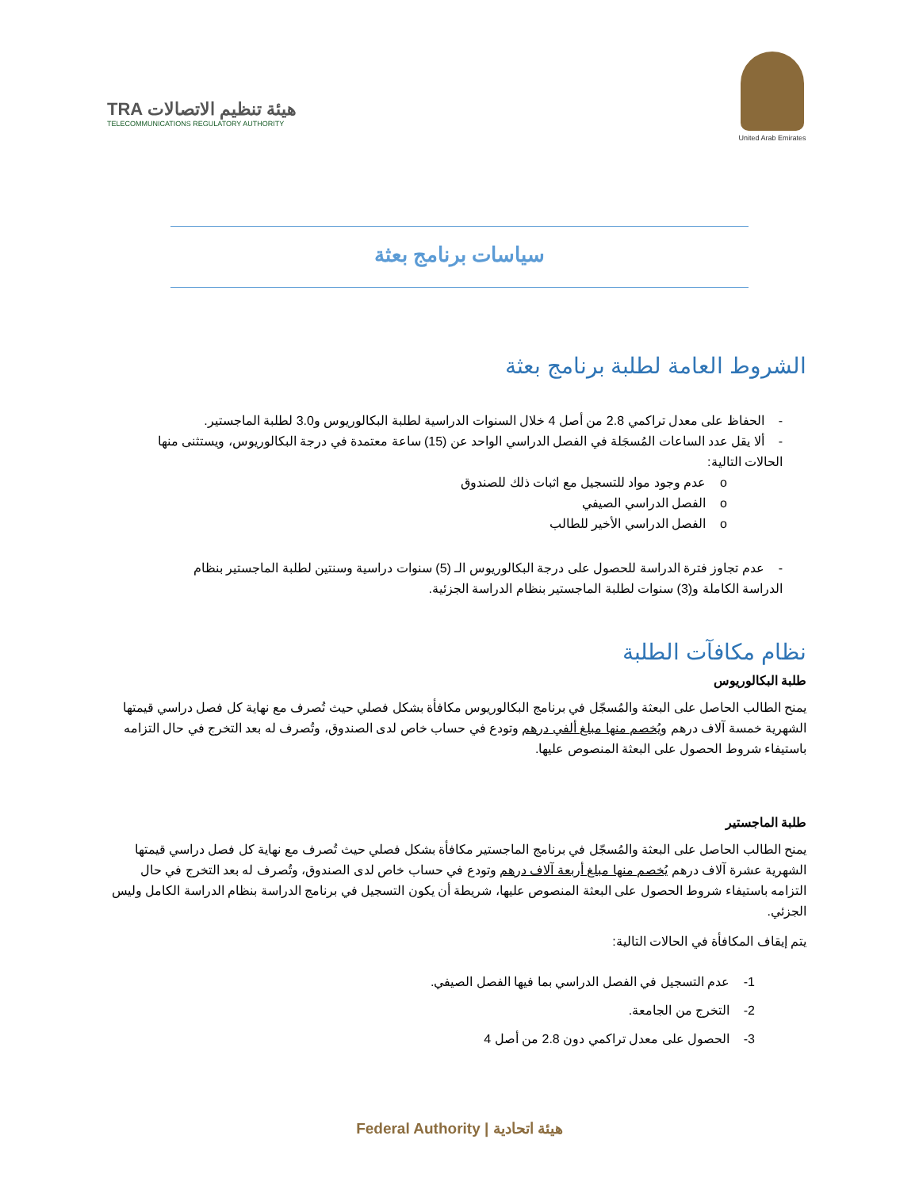United Arab Emirates
TRA هيئة تنظيم الاتصالات
TELECOMMUNICATIONS REGULATORY AUTHORITY
سياسات برنامج بعثة
الشروط العامة لطلبة برنامج بعثة
- الحفاظ على معدل تراكمي 2.8 من أصل 4 خلال السنوات الدراسية لطلبة البكالوريوس و3.0 لطلبة الماجستير.
- ألا يقل عدد الساعات المُسجَلة في الفصل الدراسي الواحد عن (15) ساعة معتمدة في درجة البكالوريوس، ويستثنى منها الحالات التالية:
o عدم وجود مواد للتسجيل مع اثبات ذلك للصندوق
o الفصل الدراسي الصيفي
o الفصل الدراسي الأخير للطالب
- عدم تجاوز فترة الدراسة للحصول على درجة البكالوريوس الـ (5) سنوات دراسية وسنتين لطلبة الماجستير بنظام الدراسة الكاملة و(3) سنوات لطلبة الماجستير بنظام الدراسة الجزئية.
نظام مكافآت الطلبة
طلبة البكالوريوس
يمنح الطالب الحاصل على البعثة والمُسجّل في برنامج البكالوريوس مكافأة بشكل فصلي حيث تُصرف مع نهاية كل فصل دراسي قيمتها الشهرية خمسة آلاف درهم ويُخصم منها مبلغ ألفي درهم وتودع في حساب خاص لدى الصندوق، وتُصرف له بعد التخرج في حال التزامه باستيفاء شروط الحصول على البعثة المنصوص عليها.
طلبة الماجستير
يمنح الطالب الحاصل على البعثة والمُسجّل في برنامج الماجستير مكافأة بشكل فصلي حيث تُصرف مع نهاية كل فصل دراسي قيمتها الشهرية عشرة آلاف درهم يُخصم منها مبلغ أربعة آلاف درهم وتودع في حساب خاص لدى الصندوق، وتُصرف له بعد التخرج في حال التزامه باستيفاء شروط الحصول على البعثة المنصوص عليها، شريطة أن يكون التسجيل في برنامج الدراسة بنظام الدراسة الكامل وليس الجزئي.
يتم إيقاف المكافأة في الحالات التالية:
1- عدم التسجيل في الفصل الدراسي بما فيها الفصل الصيفي.
2- التخرج من الجامعة.
3- الحصول على معدل تراكمي دون 2.8 من أصل 4
Federal Authority | هيئة اتحادية